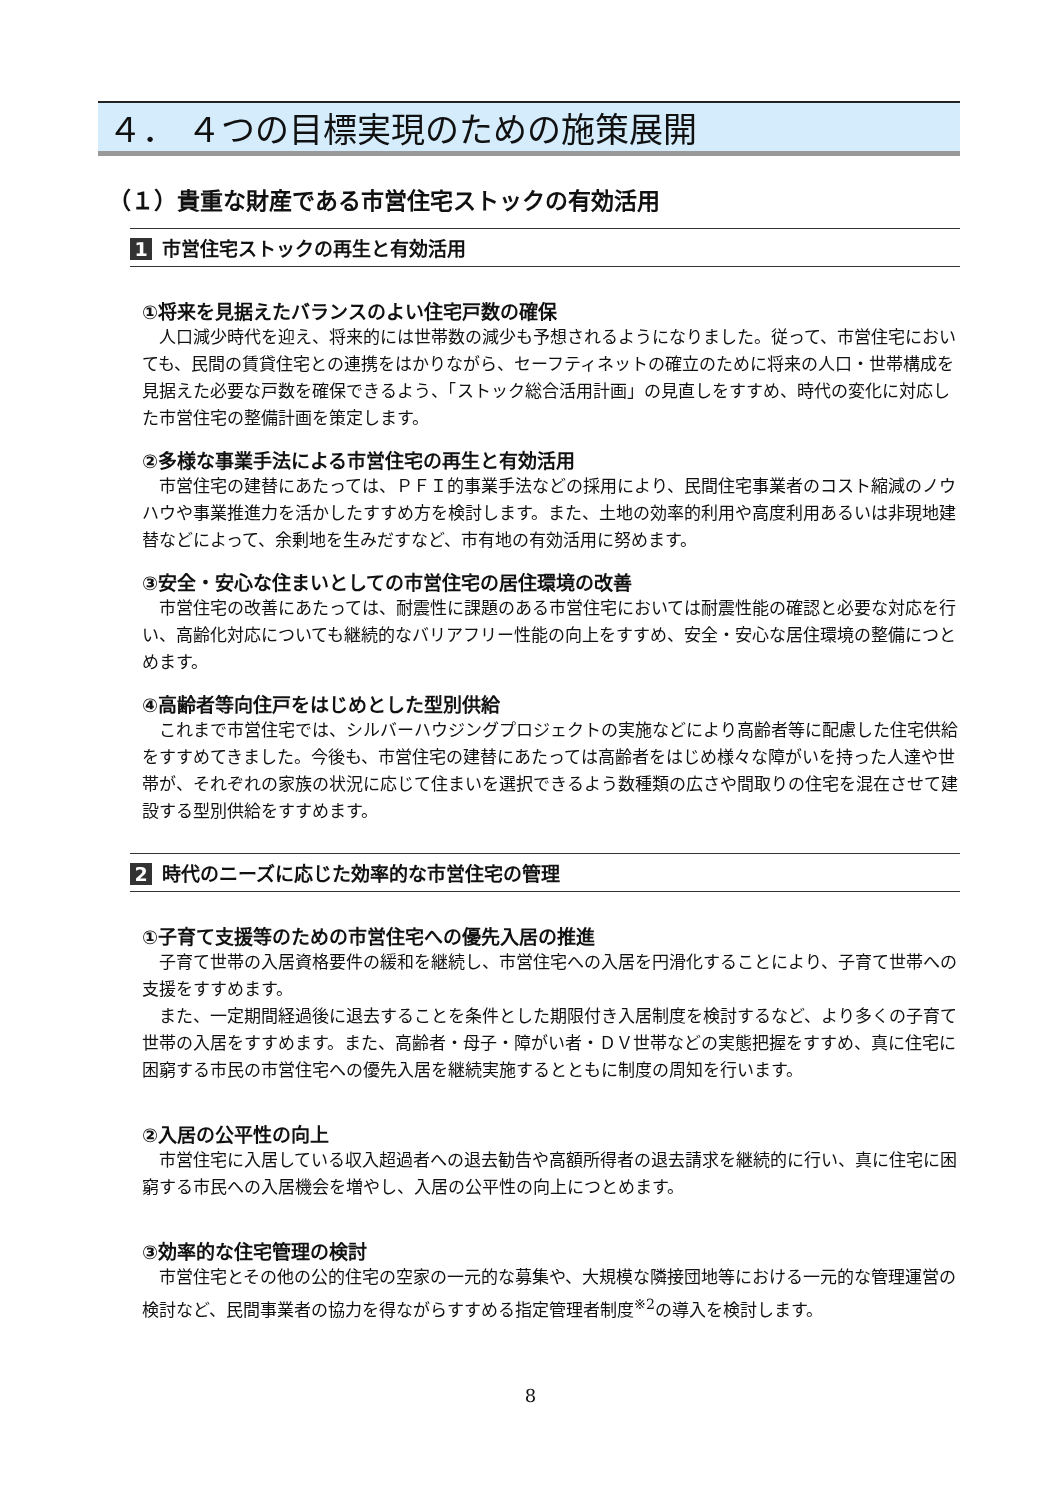４． ４つの目標実現のための施策展開
（１）貴重な財産である市営住宅ストックの有効活用
1 市営住宅ストックの再生と有効活用
①将来を見据えたバランスのよい住宅戸数の確保
人口減少時代を迎え、将来的には世帯数の減少も予想されるようになりました。従って、市営住宅においても、民間の賃貸住宅との連携をはかりながら、セーフティネットの確立のために将来の人口・世帯構成を見据えた必要な戸数を確保できるよう、「ストック総合活用計画」の見直しをすすめ、時代の変化に対応した市営住宅の整備計画を策定します。
②多様な事業手法による市営住宅の再生と有効活用
市営住宅の建替にあたっては、ＰＦＩ的事業手法などの採用により、民間住宅事業者のコスト縮減のノウハウや事業推進力を活かしたすすめ方を検討します。また、土地の効率的利用や高度利用あるいは非現地建替などによって、余剰地を生みだすなど、市有地の有効活用に努めます。
③安全・安心な住まいとしての市営住宅の居住環境の改善
市営住宅の改善にあたっては、耐震性に課題のある市営住宅においては耐震性能の確認と必要な対応を行い、高齢化対応についても継続的なバリアフリー性能の向上をすすめ、安全・安心な居住環境の整備につとめます。
④高齢者等向住戸をはじめとした型別供給
これまで市営住宅では、シルバーハウジングプロジェクトの実施などにより高齢者等に配慮した住宅供給をすすめてきました。今後も、市営住宅の建替にあたっては高齢者をはじめ様々な障がいを持った人達や世帯が、それぞれの家族の状況に応じて住まいを選択できるよう数種類の広さや間取りの住宅を混在させて建設する型別供給をすすめます。
2 時代のニーズに応じた効率的な市営住宅の管理
①子育て支援等のための市営住宅への優先入居の推進
子育て世帯の入居資格要件の緩和を継続し、市営住宅への入居を円滑化することにより、子育て世帯への支援をすすめます。
また、一定期間経過後に退去することを条件とした期限付き入居制度を検討するなど、より多くの子育て世帯の入居をすすめます。また、高齢者・母子・障がい者・ＤＶ世帯などの実態把握をすすめ、真に住宅に困窮する市民の市営住宅への優先入居を継続実施するとともに制度の周知を行います。
②入居の公平性の向上
市営住宅に入居している収入超過者への退去勧告や高額所得者の退去請求を継続的に行い、真に住宅に困窮する市民への入居機会を増やし、入居の公平性の向上につとめます。
③効率的な住宅管理の検討
市営住宅とその他の公的住宅の空家の一元的な募集や、大規模な隣接団地等における一元的な管理運営の検討など、民間事業者の協力を得ながらすすめる指定管理者制度<sup>※2</sup>の導入を検討します。
8